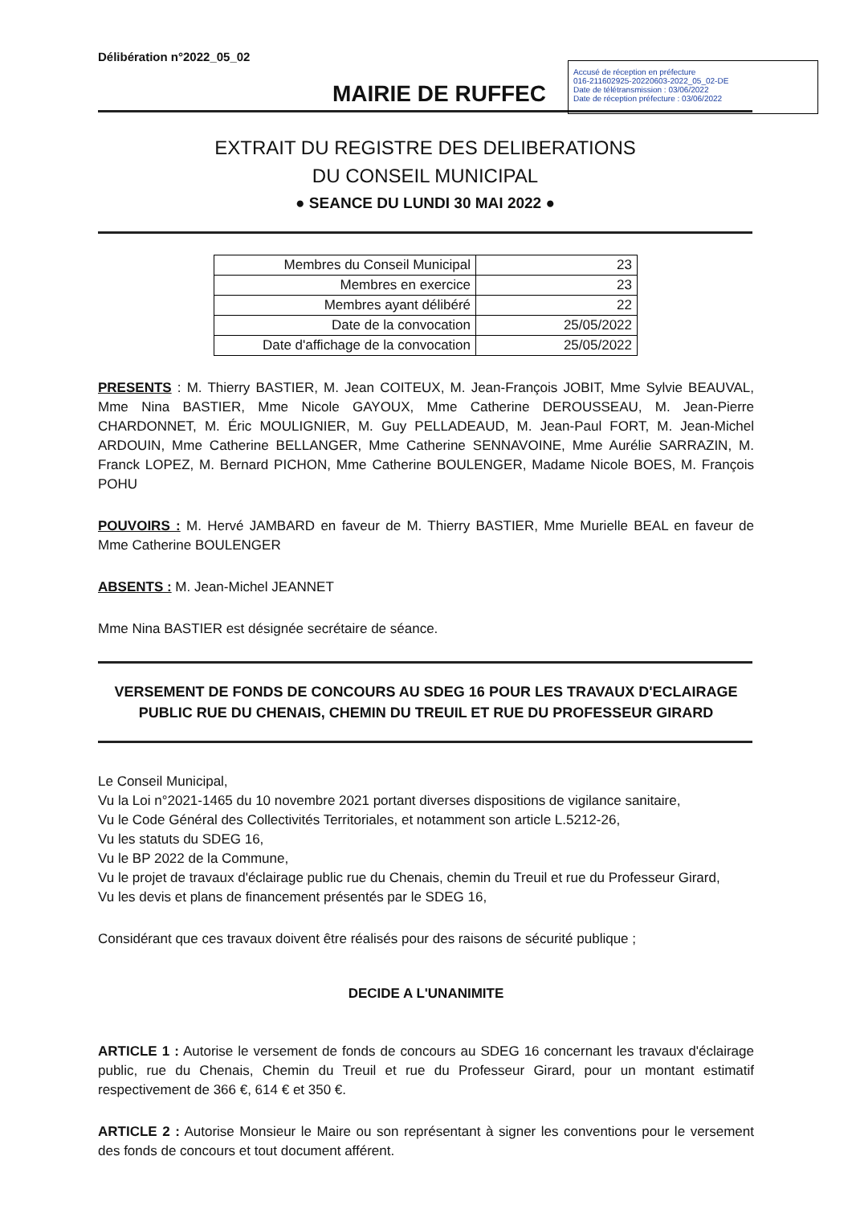Délibération n°2022_05_02
Accusé de réception en préfecture
016-211602925-20220603-2022_05_02-DE
Date de télétransmission : 03/06/2022
Date de réception préfecture : 03/06/2022
MAIRIE DE RUFFEC
EXTRAIT DU REGISTRE DES DELIBERATIONS
DU CONSEIL MUNICIPAL
● SEANCE DU LUNDI 30 MAI 2022 ●
| Membres du Conseil Municipal | 23 |
| Membres en exercice | 23 |
| Membres ayant délibéré | 22 |
| Date de la convocation | 25/05/2022 |
| Date d'affichage de la convocation | 25/05/2022 |
PRESENTS : M. Thierry BASTIER, M. Jean COITEUX, M. Jean-François JOBIT, Mme Sylvie BEAUVAL, Mme Nina BASTIER, Mme Nicole GAYOUX, Mme Catherine DEROUSSEAU, M. Jean-Pierre CHARDONNET, M. Éric MOULIGNIER, M. Guy PELLADEAUD, M. Jean-Paul FORT, M. Jean-Michel ARDOUIN, Mme Catherine BELLANGER, Mme Catherine SENNAVOINE, Mme Aurélie SARRAZIN, M. Franck LOPEZ, M. Bernard PICHON, Mme Catherine BOULENGER, Madame Nicole BOES, M. François POHU
POUVOIRS : M. Hervé JAMBARD en faveur de M. Thierry BASTIER, Mme Murielle BEAL en faveur de Mme Catherine BOULENGER
ABSENTS : M. Jean-Michel JEANNET
Mme Nina BASTIER est désignée secrétaire de séance.
VERSEMENT DE FONDS DE CONCOURS AU SDEG 16 POUR LES TRAVAUX D'ECLAIRAGE PUBLIC RUE DU CHENAIS, CHEMIN DU TREUIL ET RUE DU PROFESSEUR GIRARD
Le Conseil Municipal,
Vu la Loi n°2021-1465 du 10 novembre 2021 portant diverses dispositions de vigilance sanitaire,
Vu le Code Général des Collectivités Territoriales, et notamment son article L.5212-26,
Vu les statuts du SDEG 16,
Vu le BP 2022 de la Commune,
Vu le projet de travaux d'éclairage public rue du Chenais, chemin du Treuil et rue du Professeur Girard,
Vu les devis et plans de financement présentés par le SDEG 16,
Considérant que ces travaux doivent être réalisés pour des raisons de sécurité publique ;
DECIDE A L'UNANIMITE
ARTICLE 1 : Autorise le versement de fonds de concours au SDEG 16 concernant les travaux d'éclairage public, rue du Chenais, Chemin du Treuil et rue du Professeur Girard, pour un montant estimatif respectivement de 366 €, 614 € et 350 €.
ARTICLE 2 : Autorise Monsieur le Maire ou son représentant à signer les conventions pour le versement des fonds de concours et tout document afférent.